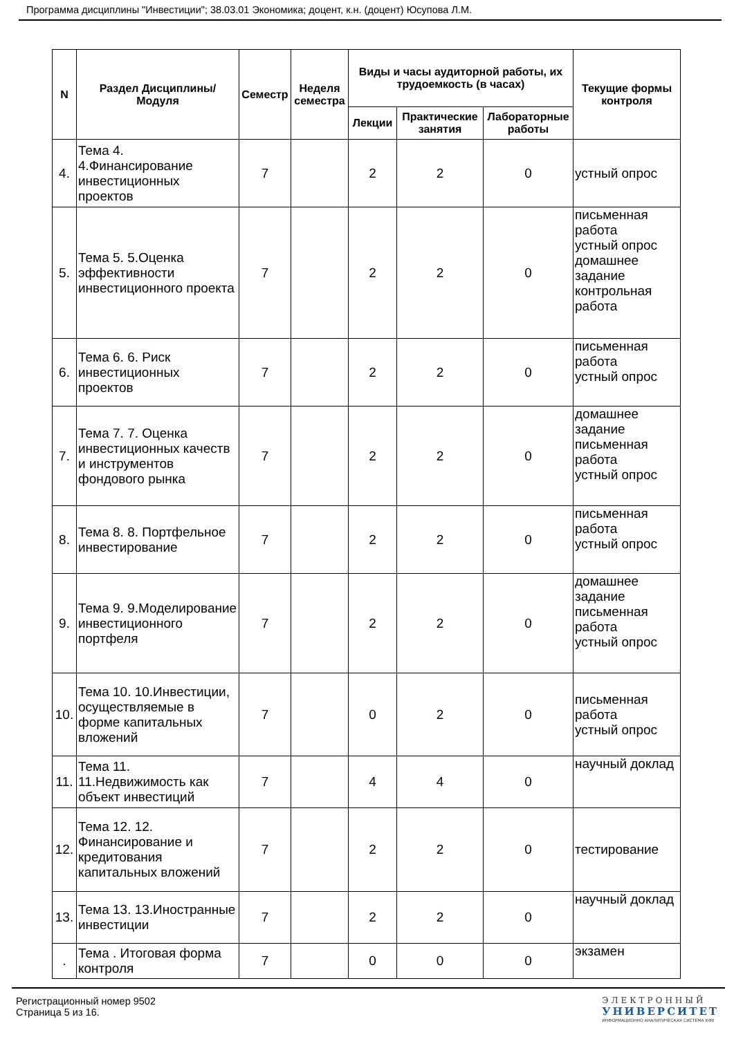Программа дисциплины "Инвестиции"; 38.03.01 Экономика; доцент, к.н. (доцент) Юсупова Л.М.
| N | Раздел Дисциплины/ Модуля | Семестр | Неделя семестра | Виды и часы аудиторной работы, их трудоемкость (в часах) | | | Текущие формы контроля |
| --- | --- | --- | --- | --- | --- | --- | --- |
| | | | | Лекции | Практические занятия | Лабораторные работы | |
| 4. | Тема 4. 4.Финансирование инвестиционных проектов | 7 | | 2 | 2 | 0 | устный опрос |
| 5. | Тема 5. 5.Оценка эффективности инвестиционного проекта | 7 | | 2 | 2 | 0 | письменная работа устный опрос домашнее задание контрольная работа |
| 6. | Тема 6. 6. Риск инвестиционных проектов | 7 | | 2 | 2 | 0 | письменная работа устный опрос |
| 7. | Тема 7. 7. Оценка инвестиционных качеств и инструментов фондового рынка | 7 | | 2 | 2 | 0 | домашнее задание письменная работа устный опрос |
| 8. | Тема 8. 8. Портфельное инвестирование | 7 | | 2 | 2 | 0 | письменная работа устный опрос |
| 9. | Тема 9. 9.Моделирование инвестиционного портфеля | 7 | | 2 | 2 | 0 | домашнее задание письменная работа устный опрос |
| 10. | Тема 10. 10.Инвестиции, осуществляемые в форме капитальных вложений | 7 | | 0 | 2 | 0 | письменная работа устный опрос |
| 11. | Тема 11. 11.Недвижимость как объект инвестиций | 7 | | 4 | 4 | 0 | научный доклад |
| 12. | Тема 12. 12. Финансирование и кредитования капитальных вложений | 7 | | 2 | 2 | 0 | тестирование |
| 13. | Тема 13. 13.Иностранные инвестиции | 7 | | 2 | 2 | 0 | научный доклад |
| . | Тема . Итоговая форма контроля | 7 | | 0 | 0 | 0 | экзамен |
Регистрационный номер 9502
Страница 5 из 16.
ЭЛЕКТРОННЫЙ
УНИВЕРСИТЕТ
ИНФОРМАЦИОННО АНАЛИТИЧЕСКАЯ СИСТЕМА КФУ